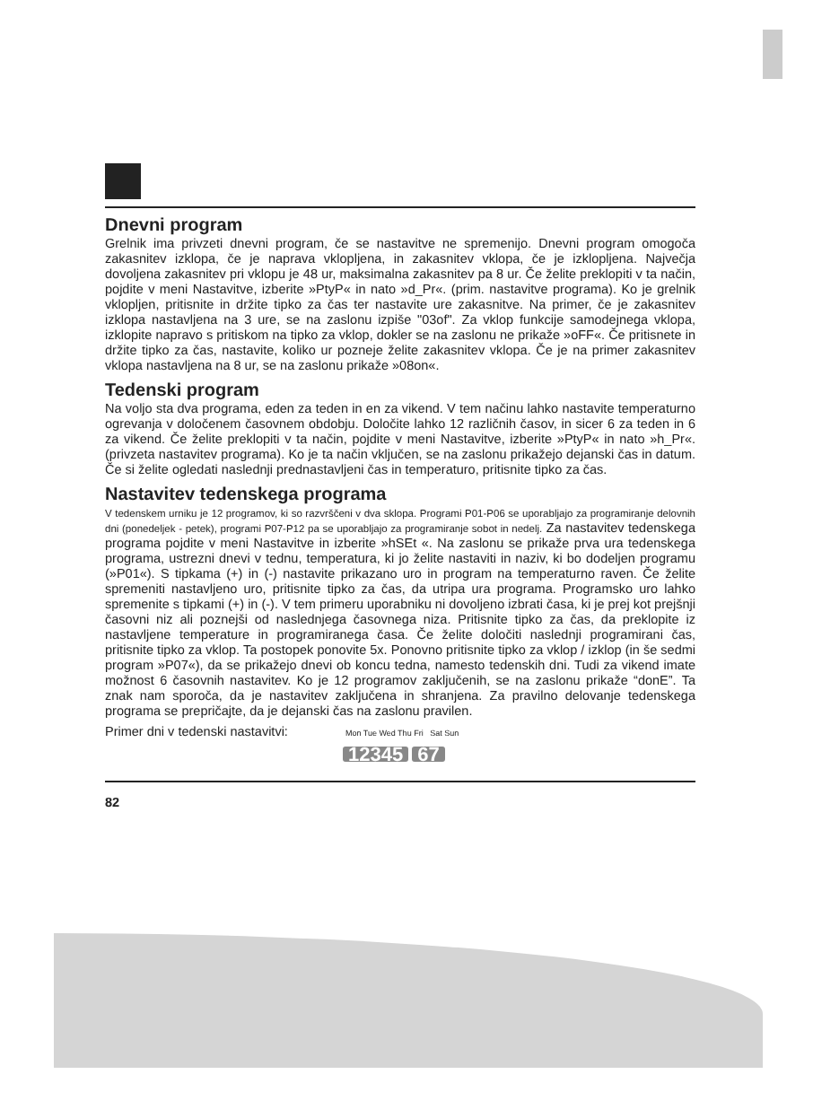Dnevni program
Grelnik ima privzeti dnevni program, če se nastavitve ne spremenijo. Dnevni program omogoča zakasnitev izklopa, če je naprava vklopljena, in zakasnitev vklopa, če je izklopljena. Največja dovoljena zakasnitev pri vklopu je 48 ur, maksimalna zakasnitev pa 8 ur. Če želite preklopiti v ta način, pojdite v meni Nastavitve, izberite »PtyP« in nato »d_Pr«. (prim. nastavitve programa). Ko je grelnik vklopljen, pritisnite in držite tipko za čas ter nastavite ure zakasnitve. Na primer, če je zakasnitev izklopa nastavljena na 3 ure, se na zaslonu izpiše "03of". Za vklop funkcije samodejnega vklopa, izklopite napravo s pritiskom na tipko za vklop, dokler se na zaslonu ne prikaže »oFF«. Če pritisnete in držite tipko za čas, nastavite, koliko ur pozneje želite zakasnitev vklopa. Če je na primer zakasnitev vklopa nastavljena na 8 ur, se na zaslonu prikaže »08on«.
Tedenski program
Na voljo sta dva programa, eden za teden in en za vikend. V tem načinu lahko nastavite temperaturno ogrevanja v določenem časovnem obdobju. Določite lahko 12 različnih časov, in sicer 6 za teden in 6 za vikend. Če želite preklopiti v ta način, pojdite v meni Nastavitve, izberite »PtyP« in nato »h_Pr«. (privzeta nastavitev programa). Ko je ta način vključen, se na zaslonu prikažejo dejanski čas in datum. Če si želite ogledati naslednji prednastavljeni čas in temperaturo, pritisnite tipko za čas.
Nastavitev tedenskega programa
V tedenskem urniku je 12 programov, ki so razvrščeni v dva sklopa. Programi P01-P06 se uporabljajo za programiranje delovnih dni (ponedeljek - petek), programi P07-P12 pa se uporabljajo za programiranje sobot in nedelj. Za nastavitev tedenskega programa pojdite v meni Nastavitve in izberite »hSEt «. Na zaslonu se prikaže prva ura tedenskega programa, ustrezni dnevi v tednu, temperatura, ki jo želite nastaviti in naziv, ki bo dodeljen programu (»P01«). S tipkama (+) in (-) nastavite prikazano uro in program na temperaturno raven. Če želite spremeniti nastavljeno uro, pritisnite tipko za čas, da utripa ura programa. Programsko uro lahko spremenite s tipkami (+) in (-). V tem primeru uporabniku ni dovoljeno izbrati časa, ki je prej kot prejšnji časovni niz ali poznejši od naslednjega časovnega niza. Pritisnite tipko za čas, da preklopite iz nastavljene temperature in programiranega časa. Če želite določiti naslednji programirani čas, pritisnite tipko za vklop. Ta postopek ponovite 5x. Ponovno pritisnite tipko za vklop / izklop (in še sedmi program »P07«), da se prikažejo dnevi ob koncu tedna, namesto tedenskih dni. Tudi za vikend imate možnost 6 časovnih nastavitev. Ko je 12 programov zaključenih, se na zaslonu prikaže “donE”. Ta znak nam sporoča, da je nastavitev zaključena in shranjena. Za pravilno delovanje tedenskega programa se prepričajte, da je dejanski čas na zaslonu pravilen.
Primer dni v tedenski nastavitvi: Mon Tue Wed Thu Fri Sat Sun
12345 67
82